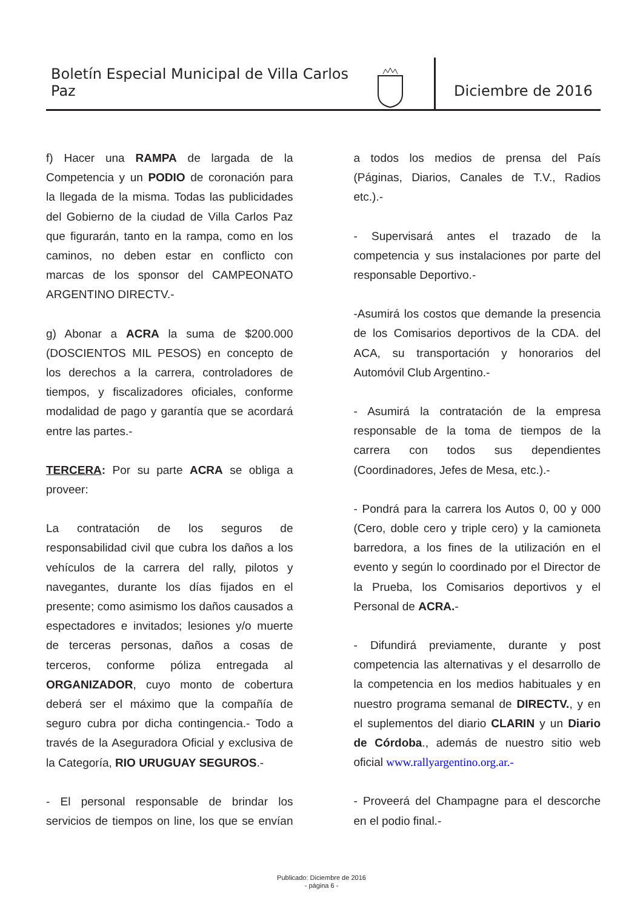Boletín Especial Municipal de Villa Carlos Paz
Diciembre de 2016
f) Hacer una RAMPA de largada de la Competencia y un PODIO de coronación para la llegada de la misma. Todas las publicidades del Gobierno de la ciudad de Villa Carlos Paz que figurarán, tanto en la rampa, como en los caminos, no deben estar en conflicto con marcas de los sponsor del CAMPEONATO ARGENTINO DIRECTV.-
g) Abonar a ACRA la suma de $200.000 (DOSCIENTOS MIL PESOS) en concepto de los derechos a la carrera, controladores de tiempos, y fiscalizadores oficiales, conforme modalidad de pago y garantía que se acordará entre las partes.-
TERCERA: Por su parte ACRA se obliga a proveer:
La contratación de los seguros de responsabilidad civil que cubra los daños a los vehículos de la carrera del rally, pilotos y navegantes, durante los días fijados en el presente; como asimismo los daños causados a espectadores e invitados; lesiones y/o muerte de terceras personas, daños a cosas de terceros, conforme póliza entregada al ORGANIZADOR, cuyo monto de cobertura deberá ser el máximo que la compañía de seguro cubra por dicha contingencia.- Todo a través de la Aseguradora Oficial y exclusiva de la Categoría, RIO URUGUAY SEGUROS.-
- El personal responsable de brindar los servicios de tiempos on line, los que se envían a todos los medios de prensa del País (Páginas, Diarios, Canales de T.V., Radios etc.).-
- Supervisará antes el trazado de la competencia y sus instalaciones por parte del responsable Deportivo.-
-Asumirá los costos que demande la presencia de los Comisarios deportivos de la CDA. del ACA, su transportación y honorarios del Automóvil Club Argentino.-
- Asumirá la contratación de la empresa responsable de la toma de tiempos de la carrera con todos sus dependientes (Coordinadores, Jefes de Mesa, etc.).-
- Pondrá para la carrera los Autos 0, 00 y 000 (Cero, doble cero y triple cero) y la camioneta barredora, a los fines de la utilización en el evento y según lo coordinado por el Director de la Prueba, los Comisarios deportivos y el Personal de ACRA.-
- Difundirá previamente, durante y post competencia las alternativas y el desarrollo de la competencia en los medios habituales y en nuestro programa semanal de DIRECTV., y en el suplementos del diario CLARIN y un Diario de Córdoba., además de nuestro sitio web oficial www.rallyargentino.org.ar.-
- Proveerá del Champagne para el descorche en el podio final.-
Publicado: Diciembre de 2016
- página 6 -